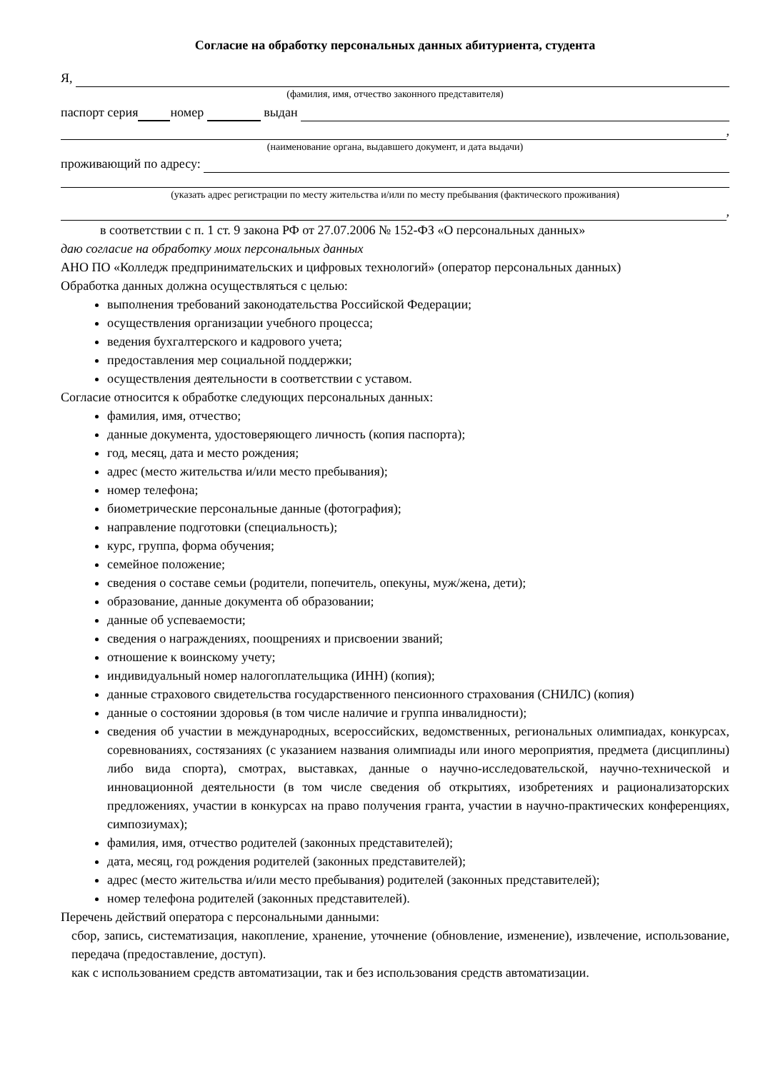Согласие на обработку персональных данных абитуриента, студента
Я,
(фамилия, имя, отчество законного представителя)
паспорт серия номер выдан
,
(наименование органа, выдавшего документ, и дата выдачи)
проживающий по адресу:
(указать адрес регистрации по месту жительства и/или по месту пребывания (фактического проживания)
,
в соответствии с п. 1 ст. 9 закона РФ от 27.07.2006 № 152-ФЗ «О персональных данных»
даю согласие на обработку моих персональных данных
АНО ПО «Колледж предпринимательских и цифровых технологий» (оператор персональных данных)
Обработка данных должна осуществляться с целью:
выполнения требований законодательства Российской Федерации;
осуществления организации учебного процесса;
ведения бухгалтерского и кадрового учета;
предоставления мер социальной поддержки;
осуществления деятельности в соответствии с уставом.
Согласие относится к обработке следующих персональных данных:
фамилия, имя, отчество;
данные документа, удостоверяющего личность (копия паспорта);
год, месяц, дата и место рождения;
адрес (место жительства и/или место пребывания);
номер телефона;
биометрические персональные данные (фотография);
направление подготовки (специальность);
курс, группа, форма обучения;
семейное положение;
сведения о составе семьи (родители, попечитель, опекуны, муж/жена, дети);
образование, данные документа об образовании;
данные об успеваемости;
сведения о награждениях, поощрениях и присвоении званий;
отношение к воинскому учету;
индивидуальный номер налогоплательщика (ИНН) (копия);
данные страхового свидетельства государственного пенсионного страхования (СНИЛС) (копия)
данные о состоянии здоровья (в том числе наличие и группа инвалидности);
сведения об участии в международных, всероссийских, ведомственных, региональных олимпиадах, конкурсах, соревнованиях, состязаниях (с указанием названия олимпиады или иного мероприятия, предмета (дисциплины) либо вида спорта), смотрах, выставках, данные о научно-исследовательской, научно-технической и инновационной деятельности (в том числе сведения об открытиях, изобретениях и рационализаторских предложениях, участии в конкурсах на право получения гранта, участии в научно-практических конференциях, симпозиумах);
фамилия, имя, отчество родителей (законных представителей);
дата, месяц, год рождения родителей (законных представителей);
адрес (место жительства и/или место пребывания) родителей (законных представителей);
номер телефона родителей (законных представителей).
Перечень действий оператора с персональными данными:
сбор, запись, систематизация, накопление, хранение, уточнение (обновление, изменение), извлечение, использование, передача (предоставление, доступ).
как с использованием средств автоматизации, так и без использования средств автоматизации.